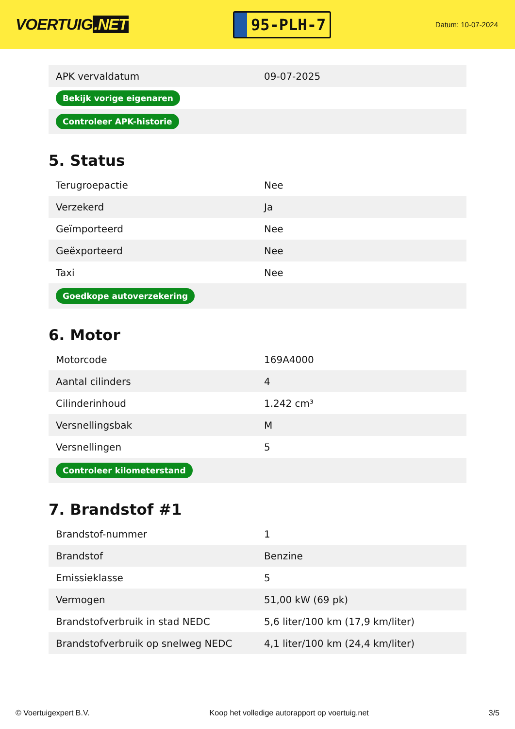VOERTUIG.NET
95-PLH-7
Datum: 10-07-2024
| APK vervaldatum | 09-07-2025 |
| Bekijk vorige eigenaren | |
| Controleer APK-historie | |
5. Status
| Terugroepactie | Nee |
| Verzekerd | Ja |
| Geïmporteerd | Nee |
| Geëxporteerd | Nee |
| Taxi | Nee |
| Goedkope autoverzekering | |
6. Motor
| Motorcode | 169A4000 |
| Aantal cilinders | 4 |
| Cilinderinhoud | 1.242 cm³ |
| Versnellingsbak | M |
| Versnellingen | 5 |
| Controleer kilometerstand | |
7. Brandstof #1
| Brandstof-nummer | 1 |
| Brandstof | Benzine |
| Emissieklasse | 5 |
| Vermogen | 51,00 kW (69 pk) |
| Brandstofverbruik in stad NEDC | 5,6 liter/100 km (17,9 km/liter) |
| Brandstofverbruik op snelweg NEDC | 4,1 liter/100 km (24,4 km/liter) |
© Voertuigexpert B.V. Koop het volledige autorapport op voertuig.net 3/5